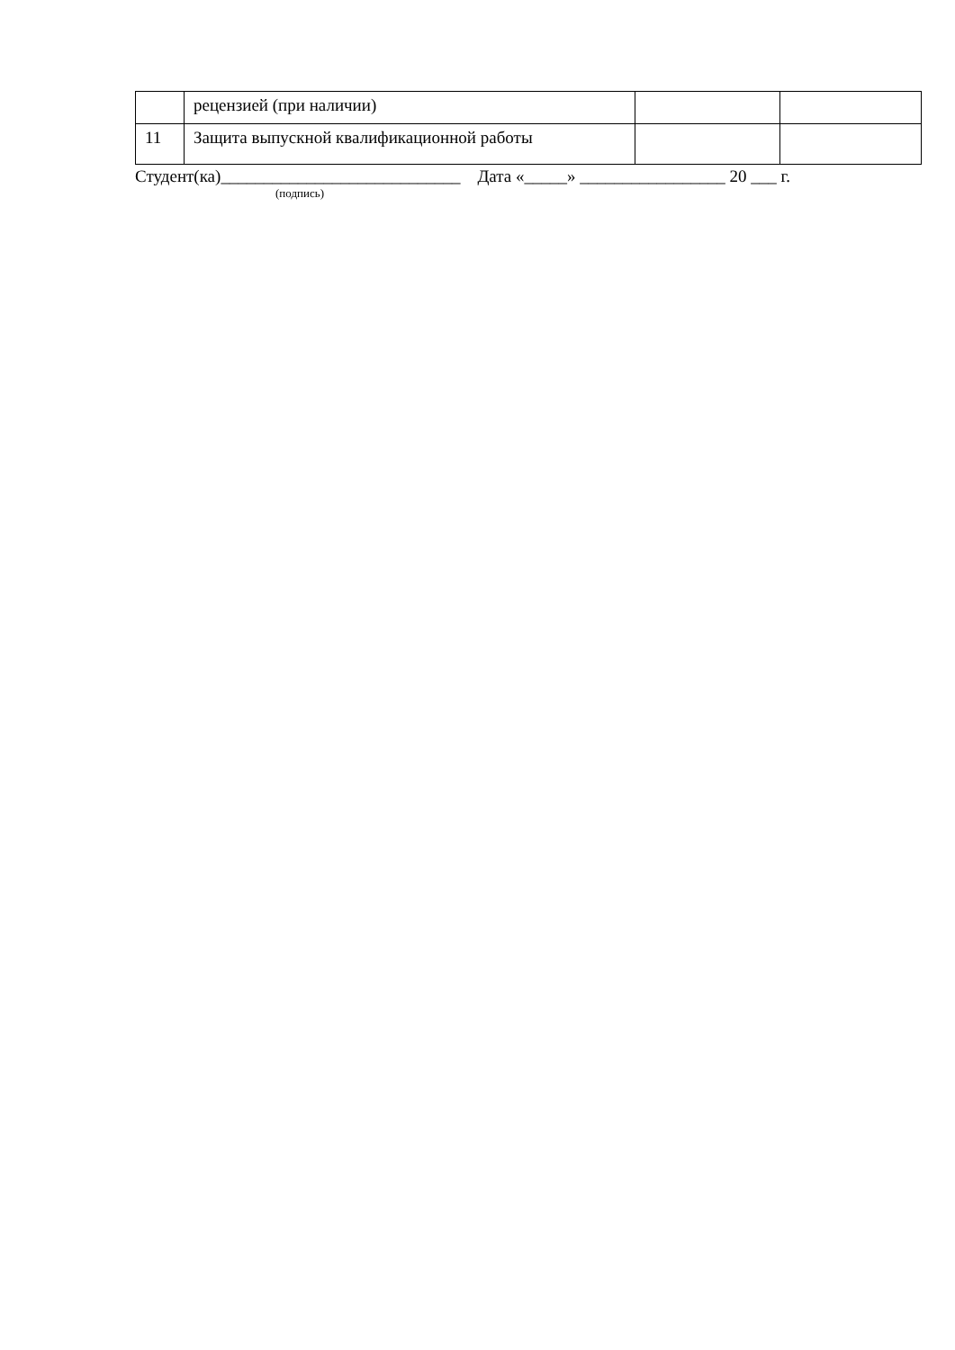| | рецензией (при наличии) | | |
| 11 | Защита выпускной квалификационной работы | | |
Студент(ка)____________________________ Дата «_____» _________________ 20 ___ г.
(подпись)